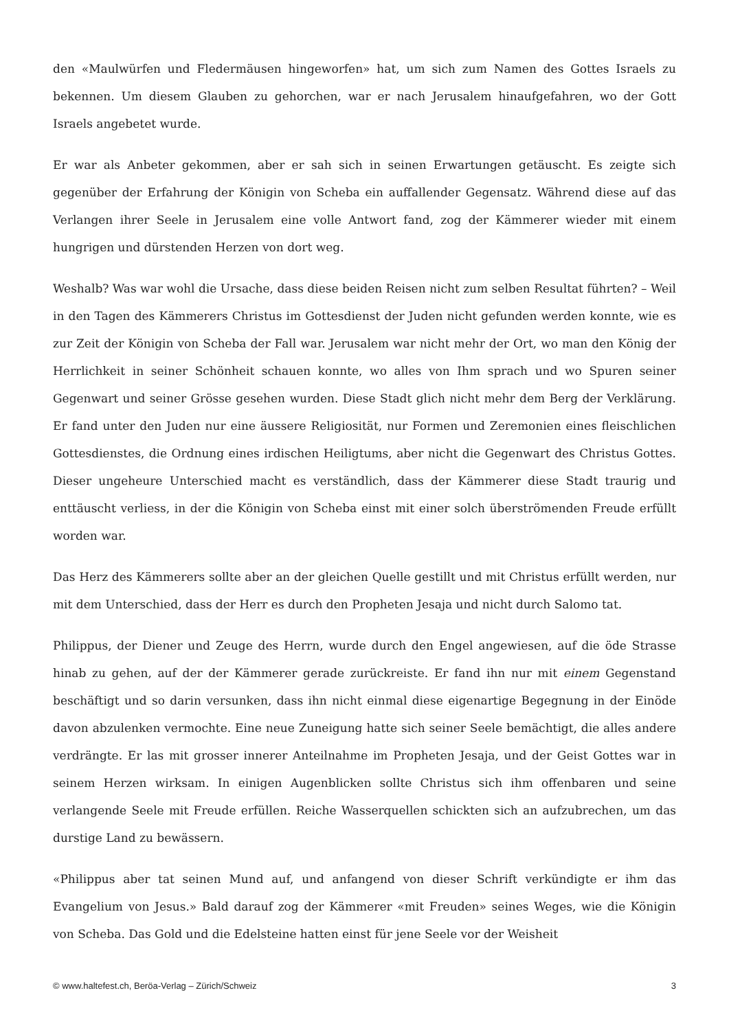den «Maulwürfen und Fledermäusen hingeworfen» hat, um sich zum Namen des Gottes Israels zu bekennen. Um diesem Glauben zu gehorchen, war er nach Jerusalem hinaufgefahren, wo der Gott Israels angebetet wurde.
Er war als Anbeter gekommen, aber er sah sich in seinen Erwartungen getäuscht. Es zeigte sich gegenüber der Erfahrung der Königin von Scheba ein auffallender Gegensatz. Während diese auf das Verlangen ihrer Seele in Jerusalem eine volle Antwort fand, zog der Kämmerer wieder mit einem hungrigen und dürstenden Herzen von dort weg.
Weshalb? Was war wohl die Ursache, dass diese beiden Reisen nicht zum selben Resultat führten? – Weil in den Tagen des Kämmerers Christus im Gottesdienst der Juden nicht gefunden werden konnte, wie es zur Zeit der Königin von Scheba der Fall war. Jerusalem war nicht mehr der Ort, wo man den König der Herrlichkeit in seiner Schönheit schauen konnte, wo alles von Ihm sprach und wo Spuren seiner Gegenwart und seiner Grösse gesehen wurden. Diese Stadt glich nicht mehr dem Berg der Verklärung. Er fand unter den Juden nur eine äussere Religiosität, nur Formen und Zeremonien eines fleischlichen Gottesdienstes, die Ordnung eines irdischen Heiligtums, aber nicht die Gegenwart des Christus Gottes. Dieser ungeheure Unterschied macht es verständlich, dass der Kämmerer diese Stadt traurig und enttäuscht verliess, in der die Königin von Scheba einst mit einer solch überströmenden Freude erfüllt worden war.
Das Herz des Kämmerers sollte aber an der gleichen Quelle gestillt und mit Christus erfüllt werden, nur mit dem Unterschied, dass der Herr es durch den Propheten Jesaja und nicht durch Salomo tat.
Philippus, der Diener und Zeuge des Herrn, wurde durch den Engel angewiesen, auf die öde Strasse hinab zu gehen, auf der der Kämmerer gerade zurückreiste. Er fand ihn nur mit einem Gegenstand beschäftigt und so darin versunken, dass ihn nicht einmal diese eigenartige Begegnung in der Einöde davon abzulenken vermochte. Eine neue Zuneigung hatte sich seiner Seele bemächtigt, die alles andere verdrängte. Er las mit grosser innerer Anteilnahme im Propheten Jesaja, und der Geist Gottes war in seinem Herzen wirksam. In einigen Augenblicken sollte Christus sich ihm offenbaren und seine verlangende Seele mit Freude erfüllen. Reiche Wasserquellen schickten sich an aufzubrechen, um das durstige Land zu bewässern.
«Philippus aber tat seinen Mund auf, und anfangend von dieser Schrift verkündigte er ihm das Evangelium von Jesus.» Bald darauf zog der Kämmerer «mit Freuden» seines Weges, wie die Königin von Scheba. Das Gold und die Edelsteine hatten einst für jene Seele vor der Weisheit
© www.haltefest.ch, Beröa-Verlag – Zürich/Schweiz 3